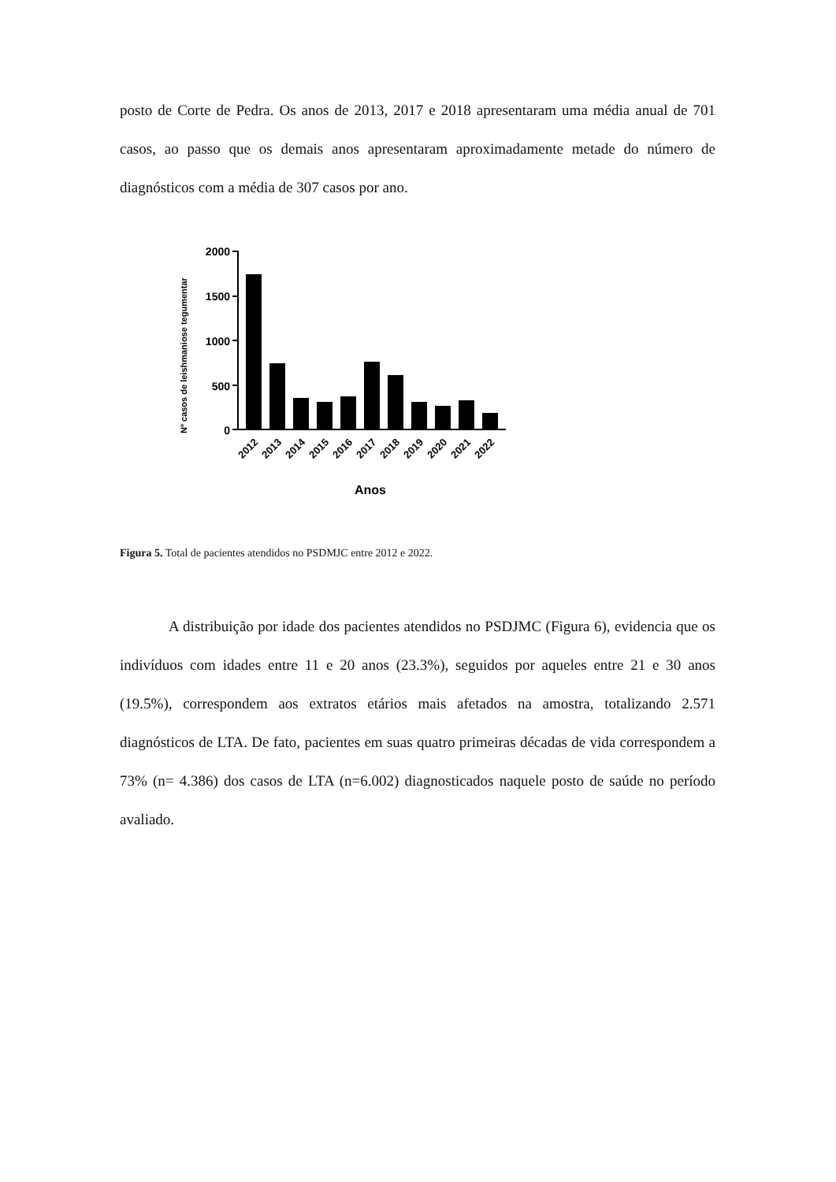posto de Corte de Pedra. Os anos de 2013, 2017 e 2018 apresentaram uma média anual de 701 casos, ao passo que os demais anos apresentaram aproximadamente metade do número de diagnósticos com a média de 307 casos por ano.
Nº casos de leishmaniose tegumentar
2000
1500
1000
500
0
2012
2013
2014
2015
2016
2017
2018
2019
2020
2021
2022
Anos
Figura 5. Total de pacientes atendidos no PSDMJC entre 2012 e 2022.
A distribuição por idade dos pacientes atendidos no PSDJMC (Figura 6), evidencia que os indivíduos com idades entre 11 e 20 anos (23.3%), seguidos por aqueles entre 21 e 30 anos (19.5%), correspondem aos extratos etários mais afetados na amostra, totalizando 2.571 diagnósticos de LTA. De fato, pacientes em suas quatro primeiras décadas de vida correspondem a 73% (n= 4.386) dos casos de LTA (n=6.002) diagnosticados naquele posto de saúde no período avaliado.